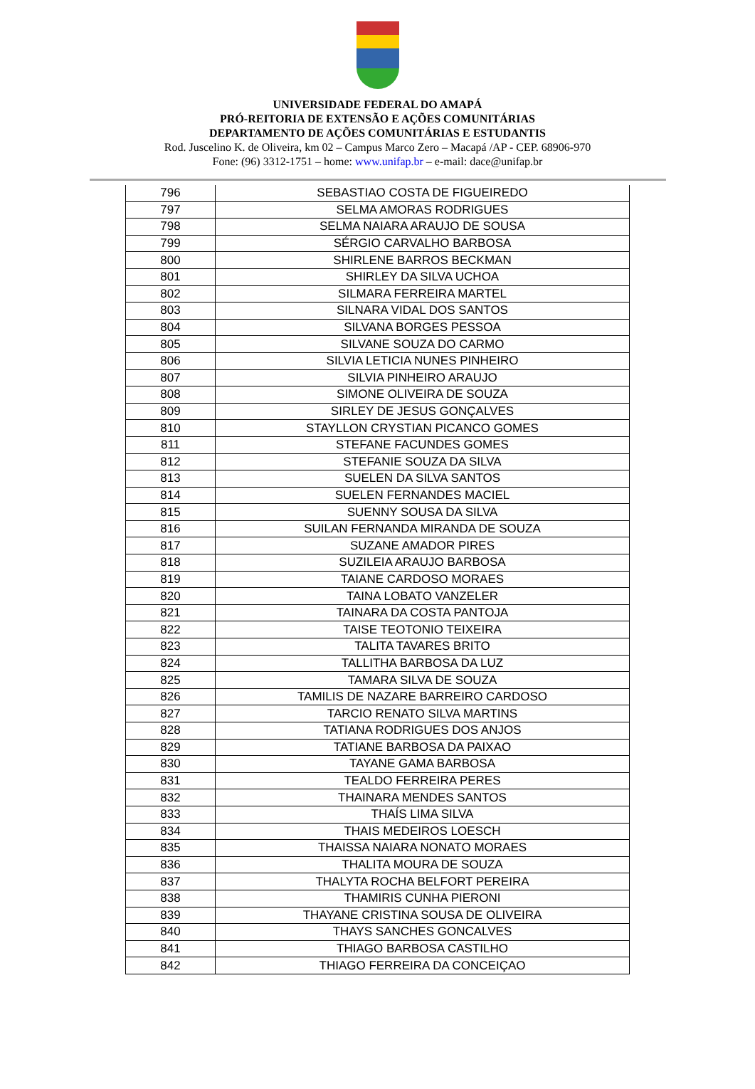UNIVERSIDADE FEDERAL DO AMAPÁ
PRÓ-REITORIA DE EXTENSÃO E AÇÕES COMUNITÁRIAS
DEPARTAMENTO DE AÇÕES COMUNITÁRIAS E ESTUDANTIS
Rod. Juscelino K. de Oliveira, km 02 – Campus Marco Zero – Macapá /AP - CEP. 68906-970
Fone: (96) 3312-1751 – home: www.unifap.br – e-mail: dace@unifap.br
| 796 | SEBASTIAO COSTA DE FIGUEIREDO |
| 797 | SELMA AMORAS RODRIGUES |
| 798 | SELMA NAIARA ARAUJO DE SOUSA |
| 799 | SÉRGIO CARVALHO BARBOSA |
| 800 | SHIRLENE BARROS BECKMAN |
| 801 | SHIRLEY DA SILVA UCHOA |
| 802 | SILMARA FERREIRA MARTEL |
| 803 | SILNARA VIDAL DOS SANTOS |
| 804 | SILVANA BORGES PESSOA |
| 805 | SILVANE SOUZA DO CARMO |
| 806 | SILVIA LETICIA NUNES PINHEIRO |
| 807 | SILVIA PINHEIRO ARAUJO |
| 808 | SIMONE OLIVEIRA DE SOUZA |
| 809 | SIRLEY DE JESUS GONÇALVES |
| 810 | STAYLLON CRYSTIAN PICANCO GOMES |
| 811 | STEFANE FACUNDES GOMES |
| 812 | STEFANIE SOUZA DA SILVA |
| 813 | SUELEN DA SILVA SANTOS |
| 814 | SUELEN FERNANDES MACIEL |
| 815 | SUENNY SOUSA DA SILVA |
| 816 | SUILAN FERNANDA MIRANDA DE SOUZA |
| 817 | SUZANE AMADOR PIRES |
| 818 | SUZILEIA ARAUJO BARBOSA |
| 819 | TAIANE CARDOSO MORAES |
| 820 | TAINA LOBATO VANZELER |
| 821 | TAINARA DA COSTA PANTOJA |
| 822 | TAISE TEOTONIO TEIXEIRA |
| 823 | TALITA TAVARES BRITO |
| 824 | TALLITHA BARBOSA DA LUZ |
| 825 | TAMARA SILVA DE SOUZA |
| 826 | TAMILIS DE NAZARE BARREIRO CARDOSO |
| 827 | TARCIO RENATO SILVA MARTINS |
| 828 | TATIANA RODRIGUES DOS ANJOS |
| 829 | TATIANE BARBOSA DA PAIXAO |
| 830 | TAYANE GAMA BARBOSA |
| 831 | TEALDO FERREIRA PERES |
| 832 | THAINARA MENDES SANTOS |
| 833 | THAÍS LIMA SILVA |
| 834 | THAIS MEDEIROS LOESCH |
| 835 | THAISSA NAIARA NONATO MORAES |
| 836 | THALITA MOURA DE SOUZA |
| 837 | THALYTA ROCHA BELFORT PEREIRA |
| 838 | THAMIRIS CUNHA PIERONI |
| 839 | THAYANE CRISTINA SOUSA DE OLIVEIRA |
| 840 | THAYS SANCHES GONCALVES |
| 841 | THIAGO BARBOSA CASTILHO |
| 842 | THIAGO FERREIRA DA CONCEIÇAO |